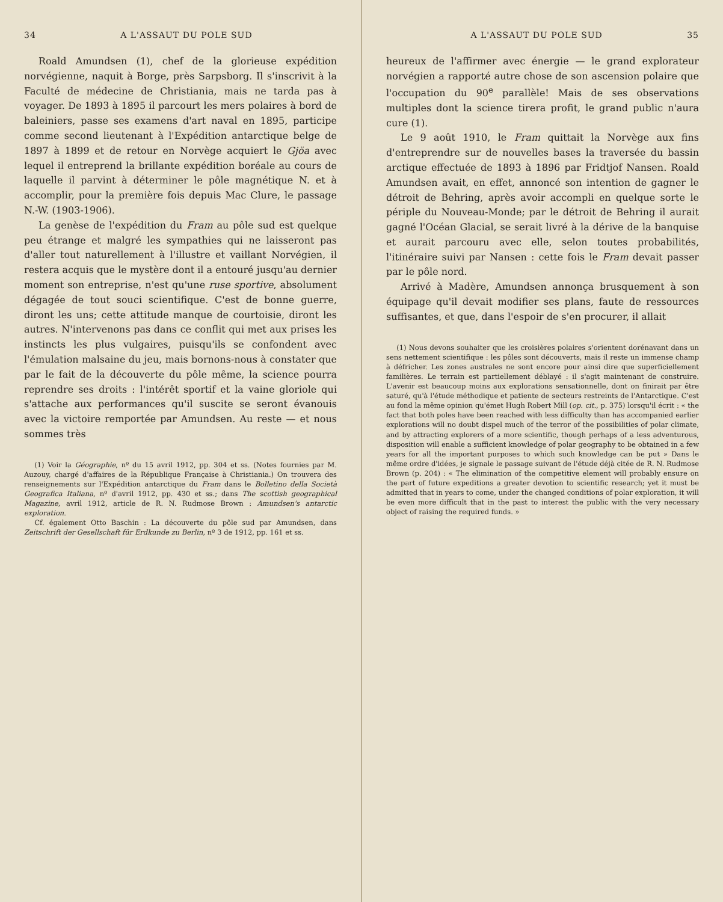34 A L'ASSAUT DU POLE SUD
Roald Amundsen (1), chef de la glorieuse expédition norvégienne, naquit à Borge, près Sarpsborg. Il s'inscrivit à la Faculté de médecine de Christiania, mais ne tarda pas à voyager. De 1893 à 1895 il parcourt les mers polaires à bord de baleiniers, passe ses examens d'art naval en 1895, participe comme second lieutenant à l'Expédition antarctique belge de 1897 à 1899 et de retour en Norvège acquiert le Gjöa avec lequel il entreprend la brillante expédition boréale au cours de laquelle il parvint à déterminer le pôle magnétique N. et à accomplir, pour la première fois depuis Mac Clure, le passage N.-W. (1903-1906).
La genèse de l'expédition du Fram au pôle sud est quelque peu étrange et malgré les sympathies qui ne laisseront pas d'aller tout naturellement à l'illustre et vaillant Norvégien, il restera acquis que le mystère dont il a entouré jusqu'au dernier moment son entreprise, n'est qu'une ruse sportive, absolument dégagée de tout souci scientifique. C'est de bonne guerre, diront les uns; cette attitude manque de courtoisie, diront les autres. N'intervenons pas dans ce conflit qui met aux prises les instincts les plus vulgaires, puisqu'ils se confondent avec l'émulation malsaine du jeu, mais bornons-nous à constater que par le fait de la découverte du pôle même, la science pourra reprendre ses droits : l'intérêt sportif et la vaine gloriole qui s'attache aux performances qu'il suscite se seront évanouis avec la victoire remportée par Amundsen. Au reste — et nous sommes très
(1) Voir la Géographie, nº du 15 avril 1912, pp. 304 et ss. (Notes fournies par M. Auzouy, chargé d'affaires de la République Française à Christiania.) On trouvera des renseignements sur l'Expédition antarctique du Fram dans le Bolletino della Società Geografica Italiana, nº d'avril 1912, pp. 430 et ss.; dans The scottish geographical Magazine, avril 1912, article de R. N. Rudmose Brown : Amundsen's antarctic exploration.
Cf. également Otto Baschin : La découverte du pôle sud par Amundsen, dans Zeitschrift der Gesellschaft für Erdkunde zu Berlin, nº 3 de 1912, pp. 161 et ss.
A L'ASSAUT DU POLE SUD 35
heureux de l'affirmer avec énergie — le grand explorateur norvégien a rapporté autre chose de son ascension polaire que l'occupation du 90<sup>e</sup> parallèle! Mais de ses observations multiples dont la science tirera profit, le grand public n'aura cure (1).
Le 9 août 1910, le Fram quittait la Norvège aux fins d'entreprendre sur de nouvelles bases la traversée du bassin arctique effectuée de 1893 à 1896 par Fridtjof Nansen. Roald Amundsen avait, en effet, annoncé son intention de gagner le détroit de Behring, après avoir accompli en quelque sorte le périple du Nouveau-Monde; par le détroit de Behring il aurait gagné l'Océan Glacial, se serait livré à la dérive de la banquise et aurait parcouru avec elle, selon toutes probabilités, l'itinéraire suivi par Nansen : cette fois le Fram devait passer par le pôle nord.
Arrivé à Madère, Amundsen annonça brusquement à son équipage qu'il devait modifier ses plans, faute de ressources suffisantes, et que, dans l'espoir de s'en procurer, il allait
(1) Nous devons souhaiter que les croisières polaires s'orientent dorénavant dans un sens nettement scientifique : les pôles sont découverts, mais il reste un immense champ à défricher. Les zones australes ne sont encore pour ainsi dire que superficiellement familières. Le terrain est partiellement déblayé : il s'agit maintenant de construire. L'avenir est beaucoup moins aux explorations sensationnelle, dont on finirait par être saturé, qu'à l'étude méthodique et patiente de secteurs restreints de l'Antarctique. C'est au fond la même opinion qu'émet Hugh Robert Mill (op. cit., p. 375) lorsqu'il écrit : « the fact that both poles have been reached with less difficulty than has accompanied earlier explorations will no doubt dispel much of the terror of the possibilities of polar climate, and by attracting explorers of a more scientific, though perhaps of a less adventurous, disposition will enable a sufficient knowledge of polar geography to be obtained in a few years for all the important purposes to which such knowledge can be put » Dans le même ordre d'idées, je signale le passage suivant de l'étude déjà citée de R. N. Rudmose Brown (p. 204) : « The elimination of the competitive element will probably ensure on the part of future expeditions a greater devotion to scientific research; yet it must be admitted that in years to come, under the changed conditions of polar exploration, it will be even more difficult that in the past to interest the public with the very necessary object of raising the required funds. »